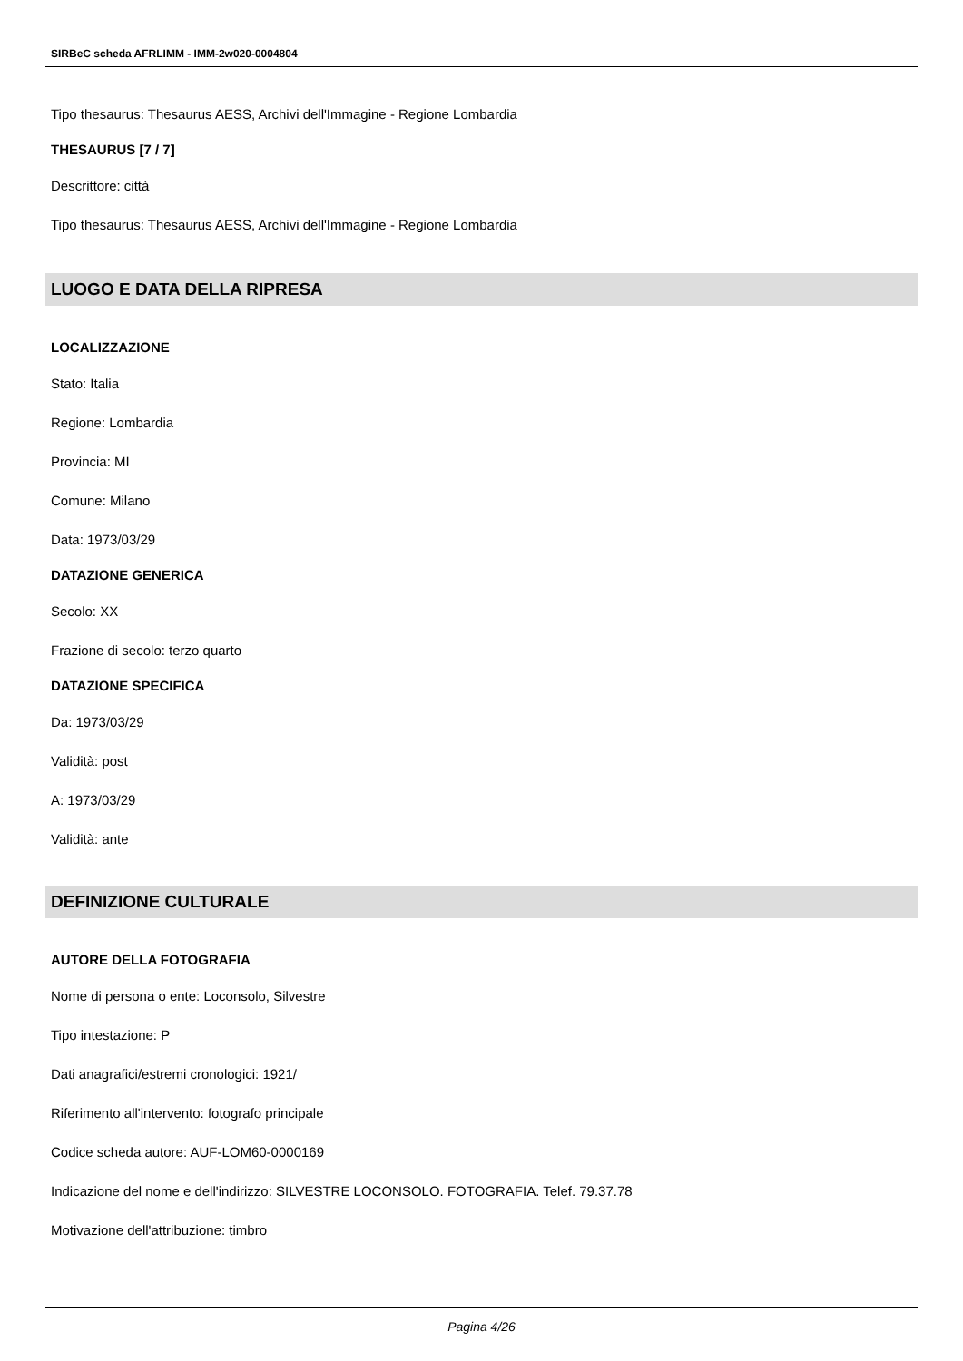SIRBeC scheda AFRLIMM - IMM-2w020-0004804
Tipo thesaurus: Thesaurus AESS, Archivi dell'Immagine - Regione Lombardia
THESAURUS [7 / 7]
Descrittore: città
Tipo thesaurus: Thesaurus AESS, Archivi dell'Immagine - Regione Lombardia
LUOGO E DATA DELLA RIPRESA
LOCALIZZAZIONE
Stato: Italia
Regione: Lombardia
Provincia: MI
Comune: Milano
Data: 1973/03/29
DATAZIONE GENERICA
Secolo: XX
Frazione di secolo: terzo quarto
DATAZIONE SPECIFICA
Da: 1973/03/29
Validità: post
A: 1973/03/29
Validità: ante
DEFINIZIONE CULTURALE
AUTORE DELLA FOTOGRAFIA
Nome di persona o ente: Loconsolo, Silvestre
Tipo intestazione: P
Dati anagrafici/estremi cronologici: 1921/
Riferimento all'intervento: fotografo principale
Codice scheda autore: AUF-LOM60-0000169
Indicazione del nome e dell'indirizzo: SILVESTRE LOCONSOLO. FOTOGRAFIA. Telef. 79.37.78
Motivazione dell'attribuzione: timbro
Pagina 4/26